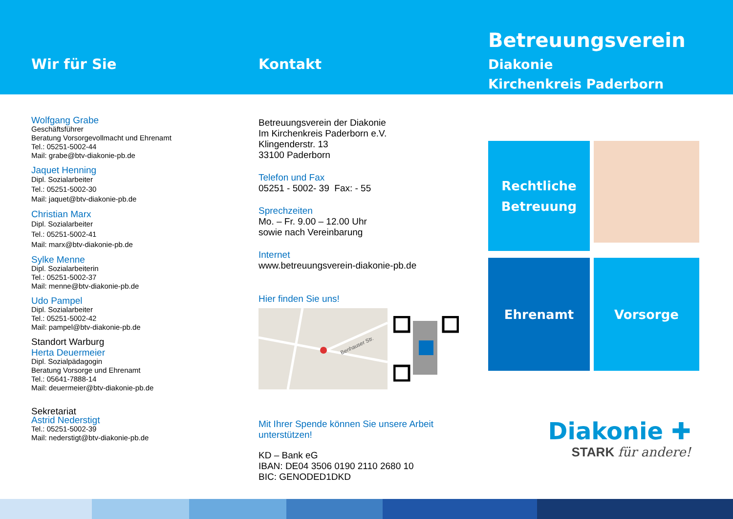Wir für Sie
Wolfgang Grabe
Geschäftsführer
Beratung Vorsorgevollmacht und Ehrenamt
Tel.: 05251-5002-44
Mail: grabe@btv-diakonie-pb.de
Jaquet Henning
Dipl. Sozialarbeiter
Tel.: 05251-5002-30
Mail: jaquet@btv-diakonie-pb.de
Christian Marx
Dipl. Sozialarbeiter
Tel.: 05251-5002-41
Mail: marx@btv-diakonie-pb.de
Sylke Menne
Dipl. Sozialarbeiterin
Tel.: 05251-5002-37
Mail: menne@btv-diakonie-pb.de
Udo Pampel
Dipl. Sozialarbeiter
Tel.: 05251-5002-42
Mail: pampel@btv-diakonie-pb.de
Standort Warburg
Herta Deuermeier
Dipl. Sozialpädagogin
Beratung Vorsorge und Ehrenamt
Tel.: 05641-7888-14
Mail: deuermeier@btv-diakonie-pb.de
Sekretariat
Astrid Nederstigt
Tel.: 05251-5002-39
Mail: nederstigt@btv-diakonie-pb.de
Kontakt
Betreuungsverein der Diakonie
Im Kirchenkreis Paderborn e.V.
Klingenderstr. 13
33100 Paderborn
Telefon und Fax
05251 - 5002- 39 Fax: - 55
Sprechzeiten
Mo. – Fr. 9.00 – 12.00 Uhr
sowie nach Vereinbarung
Internet
www.betreuungsverein-diakonie-pb.de
Hier finden Sie uns!
Benhauser Str.
Mit Ihrer Spende können Sie unsere Arbeit unterstützen!
KD – Bank eG
IBAN: DE04 3506 0190 2110 2680 10
BIC: GENODED1DKD
Betreuungsverein
Diakonie
Kirchenkreis Paderborn
Rechtliche
Betreuung
Ehrenamt
Vorsorge
Diakonie ✚
STARK für andere!